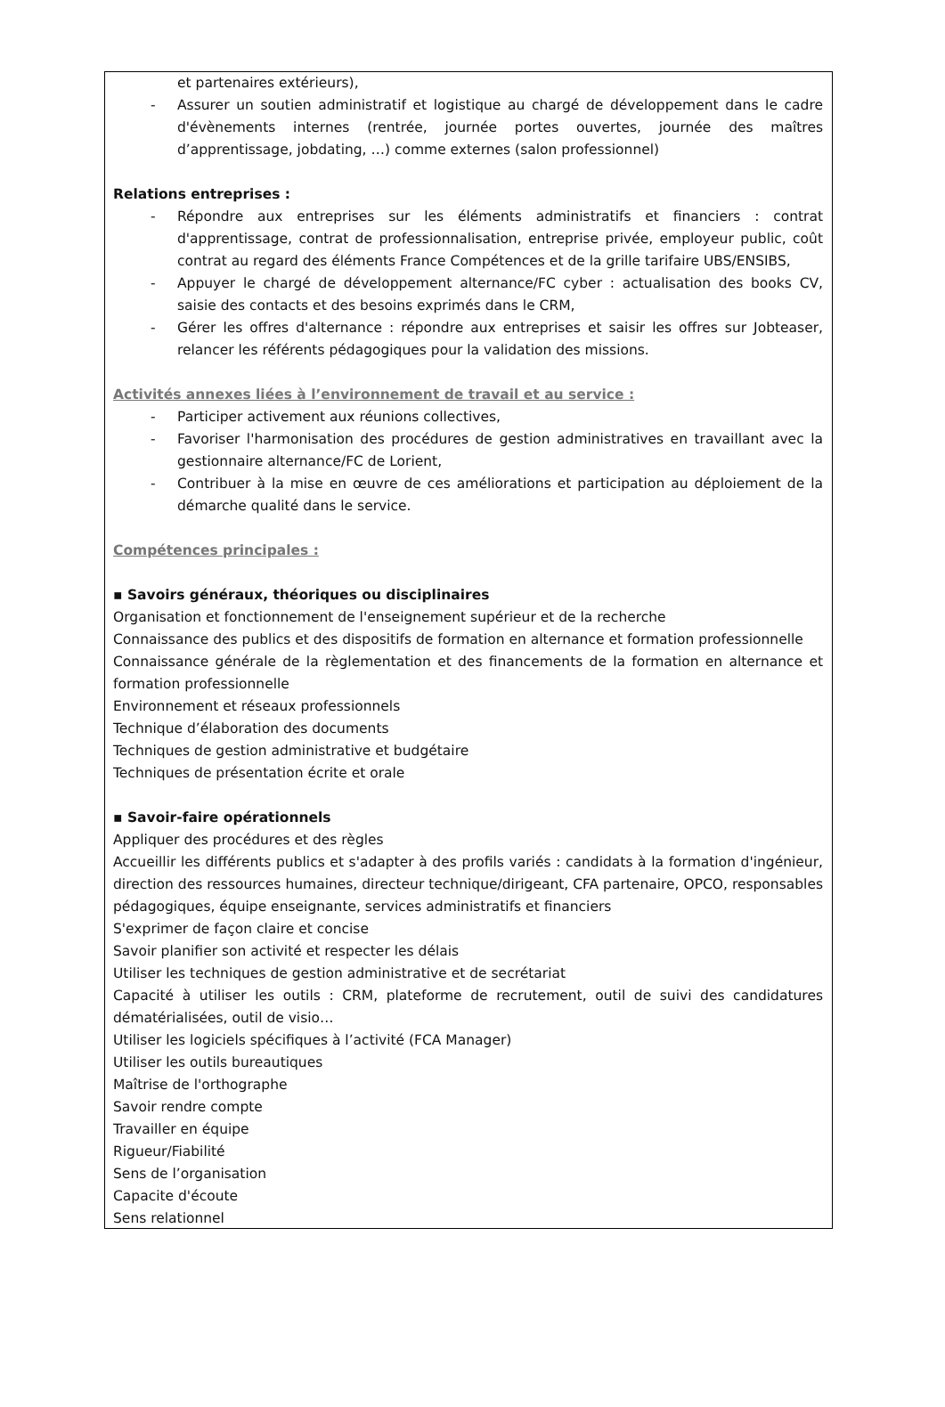et partenaires extérieurs),
- Assurer un soutien administratif et logistique au chargé de développement dans le cadre d'évènements internes (rentrée, journée portes ouvertes, journée des maîtres d’apprentissage, jobdating, …) comme externes (salon professionnel)
Relations entreprises :
- Répondre aux entreprises sur les éléments administratifs et financiers : contrat d'apprentissage, contrat de professionnalisation, entreprise privée, employeur public, coût contrat au regard des éléments France Compétences et de la grille tarifaire UBS/ENSIBS,
- Appuyer le chargé de développement alternance/FC cyber : actualisation des books CV, saisie des contacts et des besoins exprimés dans le CRM,
- Gérer les offres d'alternance : répondre aux entreprises et saisir les offres sur Jobteaser, relancer les référents pédagogiques pour la validation des missions.
Activités annexes liées à l’environnement de travail et au service :
- Participer activement aux réunions collectives,
- Favoriser l'harmonisation des procédures de gestion administratives en travaillant avec la gestionnaire alternance/FC de Lorient,
- Contribuer à la mise en œuvre de ces améliorations et participation au déploiement de la démarche qualité dans le service.
Compétences principales :
▪ Savoirs généraux, théoriques ou disciplinaires
Organisation et fonctionnement de l'enseignement supérieur et de la recherche
Connaissance des publics et des dispositifs de formation en alternance et formation professionnelle
Connaissance générale de la règlementation et des financements de la formation en alternance et formation professionnelle
Environnement et réseaux professionnels
Technique d’élaboration des documents
Techniques de gestion administrative et budgétaire
Techniques de présentation écrite et orale
▪ Savoir-faire opérationnels
Appliquer des procédures et des règles
Accueillir les différents publics et s'adapter à des profils variés : candidats à la formation d'ingénieur, direction des ressources humaines, directeur technique/dirigeant, CFA partenaire, OPCO, responsables pédagogiques, équipe enseignante, services administratifs et financiers
S'exprimer de façon claire et concise
Savoir planifier son activité et respecter les délais
Utiliser les techniques de gestion administrative et de secrétariat
Capacité à utiliser les outils : CRM, plateforme de recrutement, outil de suivi des candidatures dématérialisées, outil de visio…
Utiliser les logiciels spécifiques à l’activité (FCA Manager)
Utiliser les outils bureautiques
Maîtrise de l'orthographe
Savoir rendre compte
Travailler en équipe
Rigueur/Fiabilité
Sens de l’organisation
Capacite d'écoute
Sens relationnel